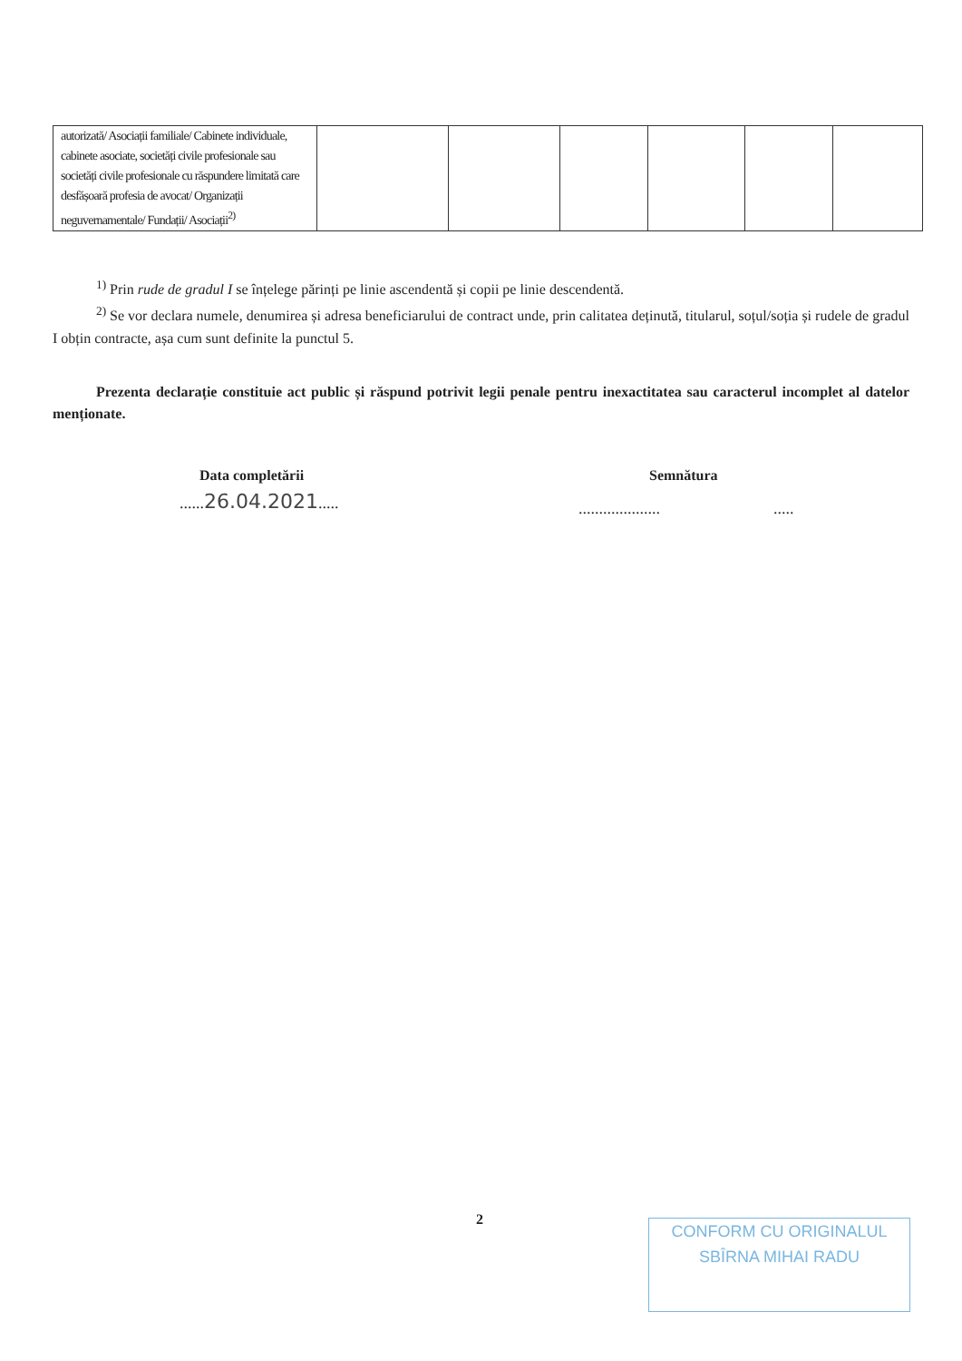| autorizată/ Asociații familiale/ Cabinete individuale, cabinete asociate, societăți civile profesionale sau societăți civile profesionale cu răspundere limitată care desfășoară profesia de avocat/ Organizații neguvernamentale/ Fundații/ Asociații<sup>2)</sup> | | | | | | |
<sup>1)</sup> Prin rude de gradul I se înțelege părinți pe linie ascendentă și copii pe linie descendentă.
<sup>2)</sup> Se vor declara numele, denumirea și adresa beneficiarului de contract unde, prin calitatea deținută, titularul, soțul/soția și rudele de gradul I obțin contracte, așa cum sunt definite la punctul 5.
Prezenta declarație constituie act public și răspund potrivit legii penale pentru inexactitatea sau caracterul incomplet al datelor menționate.
Data completării Semnătura
......26.04.2021..... .................... .....
2
CONFORM CU ORIGINALUL
SBÎRNA MIHAI RADU